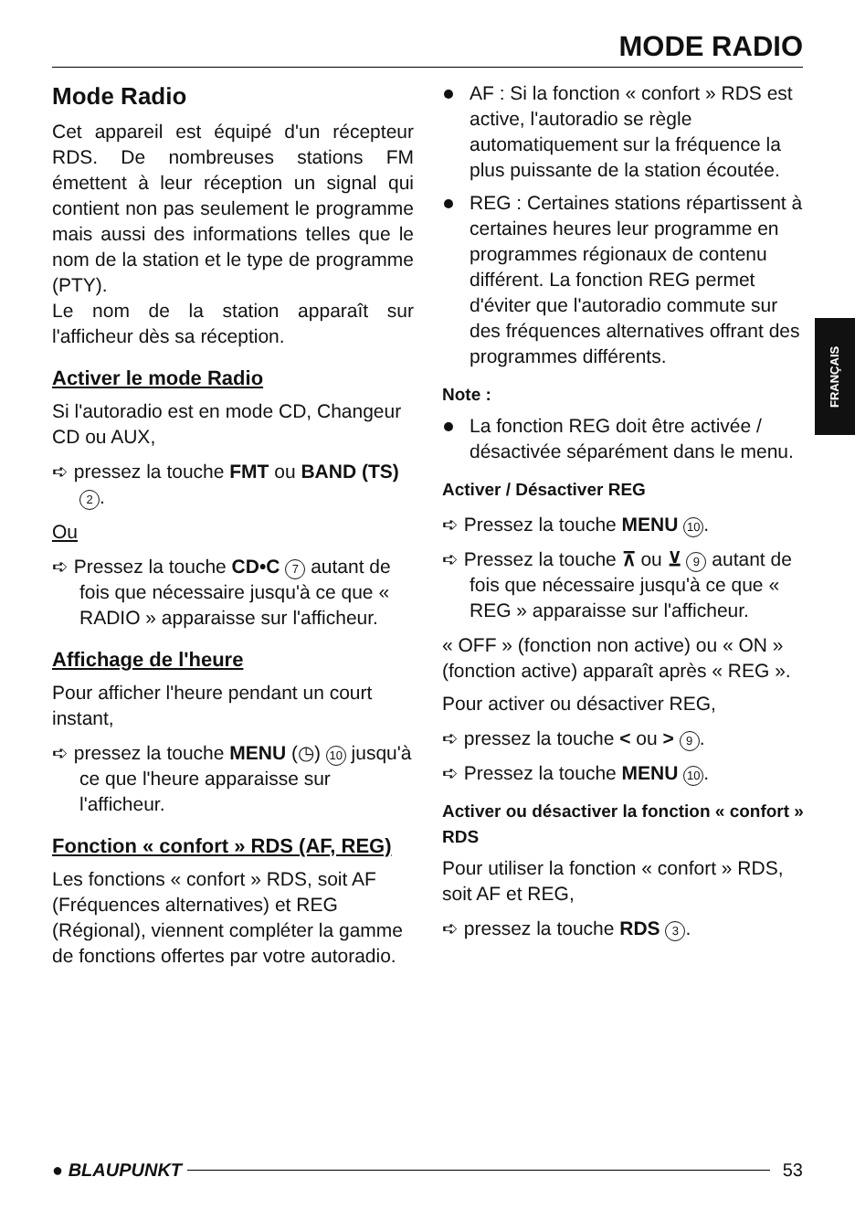MODE RADIO
FRANÇAIS
Mode Radio
Cet appareil est équipé d'un récepteur RDS. De nombreuses stations FM émettent à leur réception un signal qui contient non pas seulement le programme mais aussi des informations telles que le nom de la station et le type de programme (PTY).
Le nom de la station apparaît sur l'afficheur dès sa réception.
Activer le mode Radio
Si l'autoradio est en mode CD, Changeur CD ou AUX,
➪ pressez la touche FMT ou BAND (TS) 2.
Ou
➪ Pressez la touche CD•C 7 autant de fois que nécessaire jusqu'à ce que « RADIO » apparaisse sur l'afficheur.
Affichage de l'heure
Pour afficher l'heure pendant un court instant,
➪ pressez la touche MENU (◷) 10 jusqu'à ce que l'heure apparaisse sur l'afficheur.
Fonction « confort » RDS (AF, REG)
Les fonctions « confort » RDS, soit AF (Fréquences alternatives) et REG (Régional), viennent compléter la gamme de fonctions offertes par votre autoradio.
AF : Si la fonction « confort » RDS est active, l'autoradio se règle automatiquement sur la fréquence la plus puissante de la station écoutée.
REG : Certaines stations répartissent à certaines heures leur programme en programmes régionaux de contenu différent. La fonction REG permet d'éviter que l'autoradio commute sur des fréquences alternatives offrant des programmes différents.
Note :
La fonction REG doit être activée / désactivée séparément dans le menu.
Activer / Désactiver REG
➪ Pressez la touche MENU 10.
➪ Pressez la touche ⊼ ou ⊻ 9 autant de fois que nécessaire jusqu'à ce que « REG » apparaisse sur l'afficheur.
« OFF » (fonction non active) ou « ON » (fonction active) apparaît après « REG ».
Pour activer ou désactiver REG,
➪ pressez la touche < ou > 9.
➪ Pressez la touche MENU 10.
Activer ou désactiver la fonction « confort » RDS
Pour utiliser la fonction « confort » RDS, soit AF et REG,
➪ pressez la touche RDS 3.
● BLAUPUNKT 53